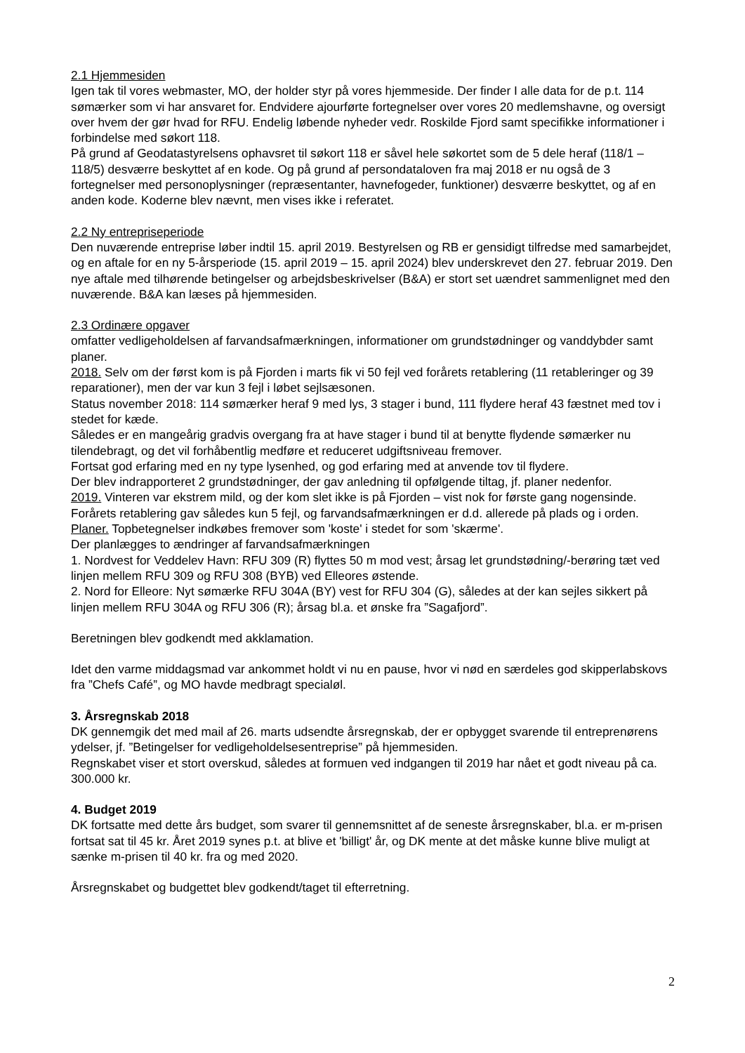2.1 Hjemmesiden
Igen tak til vores webmaster, MO, der holder styr på vores hjemmeside. Der finder I alle data for de p.t. 114 sømærker som vi har ansvaret for. Endvidere ajourførte fortegnelser over vores 20 medlemshavne, og oversigt over hvem der gør hvad for RFU. Endelig løbende nyheder vedr. Roskilde Fjord samt specifikke informationer i forbindelse med søkort 118.
På grund af Geodatastyrelsens ophavsret til søkort 118 er såvel hele søkortet som de 5 dele heraf (118/1 – 118/5) desværre beskyttet af en kode. Og på grund af persondataloven fra maj 2018 er nu også de 3 fortegnelser med personoplysninger (repræsentanter, havnefogeder, funktioner) desværre beskyttet, og af en anden kode. Koderne blev nævnt, men vises ikke i referatet.
2.2 Ny entrepriseperiode
Den nuværende entreprise løber indtil 15. april 2019. Bestyrelsen og RB er gensidigt tilfredse med samarbejdet, og en aftale for en ny 5-årsperiode (15. april 2019 – 15. april 2024) blev underskrevet den 27. februar 2019. Den nye aftale med tilhørende betingelser og arbejdsbeskrivelser (B&A) er stort set uændret sammenlignet med den nuværende. B&A kan læses på hjemmesiden.
2.3 Ordinære opgaver
omfatter vedligeholdelsen af farvandsafmærkningen, informationer om grundstødninger og vanddybder samt planer.
2018. Selv om der først kom is på Fjorden i marts fik vi 50 fejl ved forårets retablering (11 retableringer og 39 reparationer), men der var kun 3 fejl i løbet sejlsæsonen.
Status november 2018: 114 sømærker heraf 9 med lys, 3 stager i bund, 111 flydere heraf 43 fæstnet med tov i stedet for kæde.
Således er en mangeårig gradvis overgang fra at have stager i bund til at benytte flydende sømærker nu tilendebragt, og det vil forhåbentlig medføre et reduceret udgiftsniveau fremover.
Fortsat god erfaring med en ny type lysenhed, og god erfaring med at anvende tov til flydere.
Der blev indrapporteret 2 grundstødninger, der gav anledning til opfølgende tiltag, jf. planer nedenfor.
2019. Vinteren var ekstrem mild, og der kom slet ikke is på Fjorden – vist nok for første gang nogensinde. Forårets retablering gav således kun 5 fejl, og farvandsafmærkningen er d.d. allerede på plads og i orden.
Planer. Topbetegnelser indkøbes fremover som 'koste' i stedet for som 'skærme'.
Der planlægges to ændringer af farvandsafmærkningen
1. Nordvest for Veddelev Havn: RFU 309 (R) flyttes 50 m mod vest; årsag let grundstødning/-berøring tæt ved linjen mellem RFU 309 og RFU 308 (BYB) ved Elleores østende.
2. Nord for Elleore: Nyt sømærke RFU 304A (BY) vest for RFU 304 (G), således at der kan sejles sikkert på linjen mellem RFU 304A og RFU 306 (R); årsag bl.a. et ønske fra ”Sagafjord”.
Beretningen blev godkendt med akklamation.
Idet den varme middagsmad var ankommet holdt vi nu en pause, hvor vi nød en særdeles god skipperlabskovs fra ”Chefs Café”, og MO havde medbragt specialøl.
3. Årsregnskab 2018
DK gennemgik det med mail af 26. marts udsendte årsregnskab, der er opbygget svarende til entreprenørens ydelser, jf. ”Betingelser for vedligeholdelsesentreprise” på hjemmesiden.
Regnskabet viser et stort overskud, således at formuen ved indgangen til 2019 har nået et godt niveau på ca. 300.000 kr.
4. Budget 2019
DK fortsatte med dette års budget, som svarer til gennemsnittet af de seneste årsregnskaber, bl.a. er m-prisen fortsat sat til 45 kr. Året 2019 synes p.t. at blive et 'billigt' år, og DK mente at det måske kunne blive muligt at sænke m-prisen til 40 kr. fra og med 2020.
Årsregnskabet og budgettet blev godkendt/taget til efterretning.
2